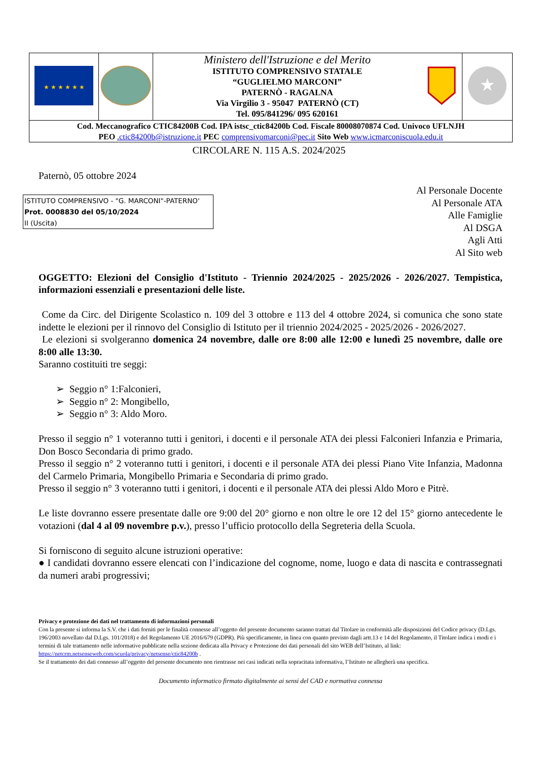| ★ ★ ★ ★ ★ ★ | | Ministero dell'Istruzione e del Merito ISTITUTO COMPRENSIVO STATALE “GUGLIELMO MARCONI” PATERNÒ - RAGALNA Via Virgilio 3 - 95047 PATERNÒ (CT) Tel. 095/841296/ 095 620161 | | ★ |
| Cod. Meccanografico CTIC84200B Cod. IPA istsc_ctic84200b Cod. Fiscale 80008070874 Cod. Univoco UFLNJH PEO .ctic84200b@istruzione.it PEC comprensivomarconi@pec.it Sito Web www.icmarconiscuola.edu.it | | | | |
CIRCOLARE N. 115 A.S. 2024/2025
Paternò, 05 ottobre 2024
ISTITUTO COMPRENSIVO - "G. MARCONI"-PATERNO'
Prot. 0008830 del 05/10/2024
II (Uscita)
Al Personale Docente
Al Personale ATA
Alle Famiglie
Al DSGA
Agli Atti
Al Sito web
OGGETTO: Elezioni del Consiglio d'Istituto - Triennio 2024/2025 - 2025/2026 - 2026/2027. Tempistica, informazioni essenziali e presentazioni delle liste.
Come da Circ. del Dirigente Scolastico n. 109 del 3 ottobre e 113 del 4 ottobre 2024, si comunica che sono state indette le elezioni per il rinnovo del Consiglio di Istituto per il triennio 2024/2025 - 2025/2026 - 2026/2027.
Le elezioni si svolgeranno domenica 24 novembre, dalle ore 8:00 alle 12:00 e lunedì 25 novembre, dalle ore 8:00 alle 13:30.
Saranno costituiti tre seggi:
➢ Seggio n° 1:Falconieri,
➢ Seggio n° 2: Mongibello,
➢ Seggio n° 3: Aldo Moro.
Presso il seggio n° 1 voteranno tutti i genitori, i docenti e il personale ATA dei plessi Falconieri Infanzia e Primaria, Don Bosco Secondaria di primo grado.
Presso il seggio n° 2 voteranno tutti i genitori, i docenti e il personale ATA dei plessi Piano Vite Infanzia, Madonna del Carmelo Primaria, Mongibello Primaria e Secondaria di primo grado.
Presso il seggio n° 3 voteranno tutti i genitori, i docenti e il personale ATA dei plessi Aldo Moro e Pitrè.
Le liste dovranno essere presentate dalle ore 9:00 del 20° giorno e non oltre le ore 12 del 15° giorno antecedente le votazioni (dal 4 al 09 novembre p.v.), presso l’ufficio protocollo della Segreteria della Scuola.
Si forniscono di seguito alcune istruzioni operative:
● I candidati dovranno essere elencati con l’indicazione del cognome, nome, luogo e data di nascita e contrassegnati da numeri arabi progressivi;
Privacy e protezione dei dati nel trattamento di informazioni personali
Con la presente si informa la S.V. che i dati forniti per le finalità connesse all’oggetto del presente documento saranno trattati dal Titolare in conformità alle disposizioni del Codice privacy (D.Lgs. 196/2003 novellato dal D.Lgs. 101/2018) e del Regolamento UE 2016/679 (GDPR). Più specificamente, in linea con quanto previsto dagli artt.13 e 14 del Regolamento, il Titolare indica i modi e i termini di tale trattamento nelle informative pubblicate nella sezione dedicata alla Privacy e Protezione dei dati personali del sito WEB dell’Istituto, al link: https://netcrm.netsenseweb.com/scuola/privacy/netsense/ctic84200b .
Se il trattamento dei dati connesso all’oggetto del presente documento non rientrasse nei casi indicati nella sopracitata informativa, l’Istituto ne allegherà una specifica.
Documento informatico firmato digitalmente ai sensi del CAD e normativa connessa